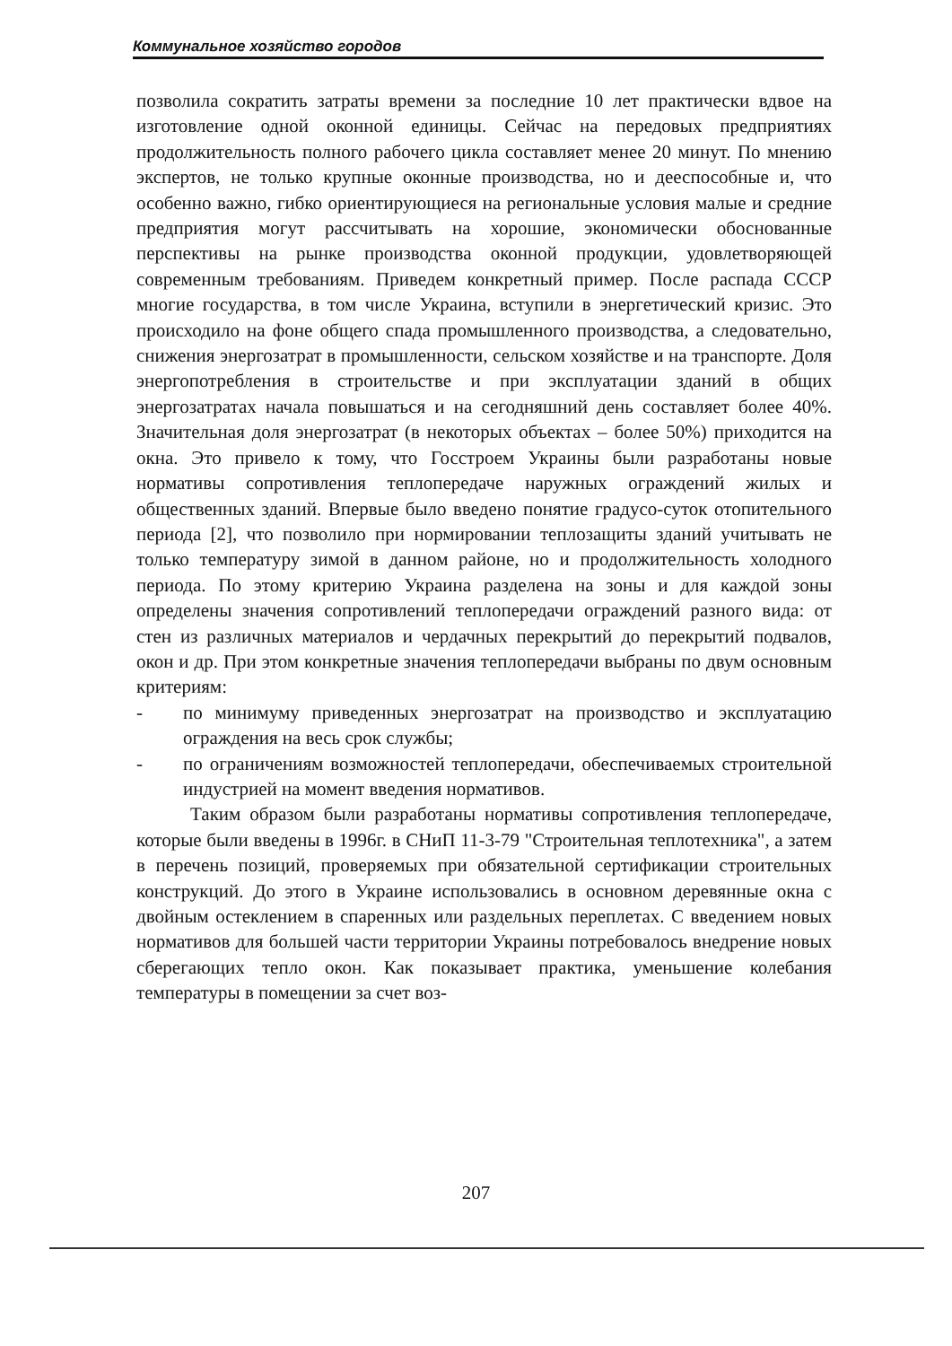Коммунальное хозяйство городов
позволила сократить затраты времени за последние 10 лет практически вдвое на изготовление одной оконной единицы. Сейчас на передовых предприятиях продолжительность полного рабочего цикла составляет менее 20 минут. По мнению экспертов, не только крупные оконные производства, но и дееспособные и, что особенно важно, гибко ориентирующиеся на региональные условия малые и средние предприятия могут рассчитывать на хорошие, экономически обоснованные перспективы на рынке производства оконной продукции, удовлетворяющей современным требованиям. Приведем конкретный пример. После распада СССР многие государства, в том числе Украина, вступили в энергетический кризис. Это происходило на фоне общего спада промышленного производства, а следовательно, снижения энергозатрат в промышленности, сельском хозяйстве и на транспорте. Доля энергопотребления в строительстве и при эксплуатации зданий в общих энергозатратах начала повышаться и на сегодняшний день составляет более 40%. Значительная доля энергозатрат (в некоторых объектах – более 50%) приходится на окна. Это привело к тому, что Госстроем Украины были разработаны новые нормативы сопротивления теплопередаче наружных ограждений жилых и общественных зданий. Впервые было введено понятие градусо-суток отопительного периода [2], что позволило при нормировании теплозащиты зданий учитывать не только температуру зимой в данном районе, но и продолжительность холодного периода. По этому критерию Украина разделена на зоны и для каждой зоны определены значения сопротивлений теплопередачи ограждений разного вида: от стен из различных материалов и чердачных перекрытий до перекрытий подвалов, окон и др. При этом конкретные значения теплопередачи выбраны по двум основным критериям:
- по минимуму приведенных энергозатрат на производство и эксплуатацию ограждения на весь срок службы;
- по ограничениям возможностей теплопередачи, обеспечиваемых строительной индустрией на момент введения нормативов.
Таким образом были разработаны нормативы сопротивления теплопередаче, которые были введены в 1996г. в СНиП 11-3-79 "Строительная теплотехника", а затем в перечень позиций, проверяемых при обязательной сертификации строительных конструкций. До этого в Украине использовались в основном деревянные окна с двойным остеклением в спаренных или раздельных переплетах. С введением новых нормативов для большей части территории Украины потребовалось внедрение новых сберегающих тепло окон. Как показывает практика, уменьшение колебания температуры в помещении за счет воз-
207